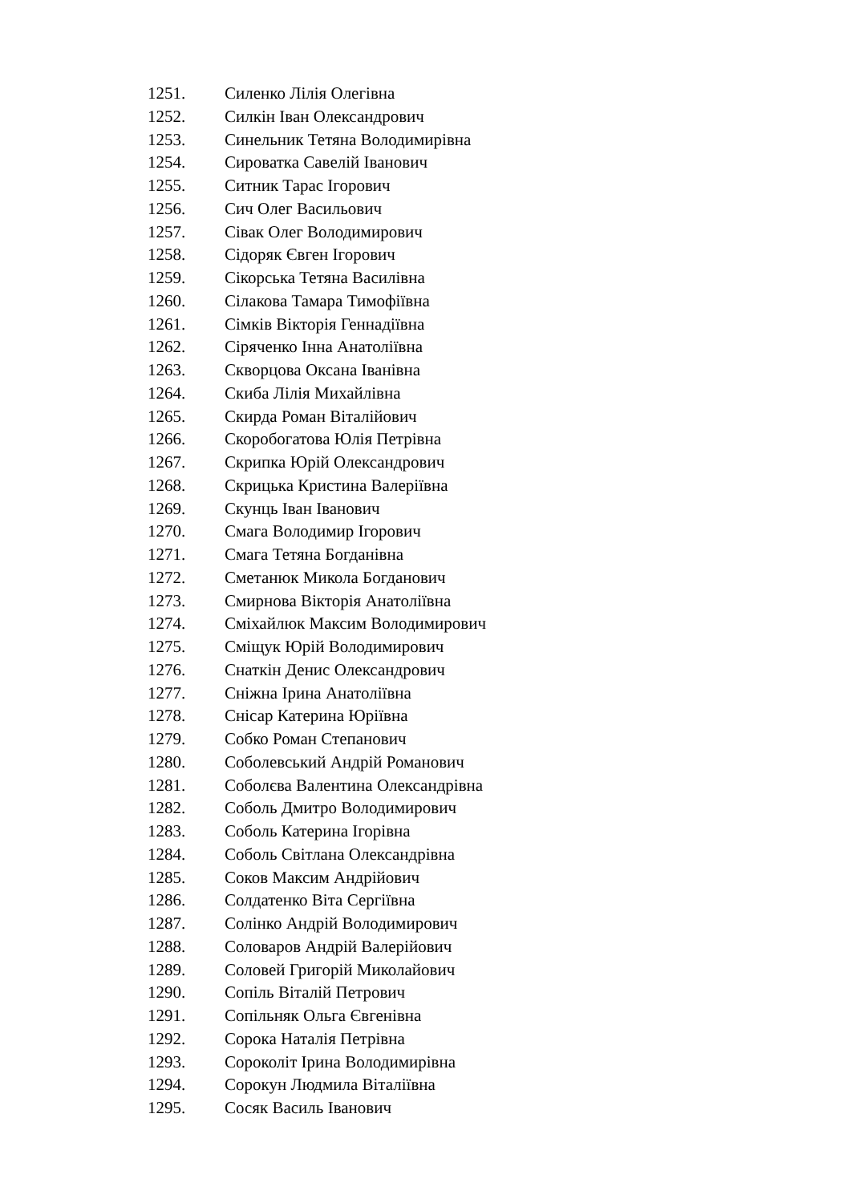1251. Силенко Лілія Олегівна
1252. Силкін Іван Олександрович
1253. Синельник Тетяна Володимирівна
1254. Сироватка Савелій Іванович
1255. Ситник Тарас Ігорович
1256. Сич Олег Васильович
1257. Сівак Олег Володимирович
1258. Сідоряк Євген Ігорович
1259. Сікорська Тетяна Василівна
1260. Сілакова Тамара Тимофіївна
1261. Сімків Вікторія Геннадіївна
1262. Сіряченко Інна Анатоліївна
1263. Скворцова Оксана Іванівна
1264. Скиба Лілія Михайлівна
1265. Скирда Роман Віталійович
1266. Скоробогатова Юлія Петрівна
1267. Скрипка Юрій Олександрович
1268. Скрицька Кристина Валеріївна
1269. Скунць Іван Іванович
1270. Смага Володимир Ігорович
1271. Смага Тетяна Богданівна
1272. Сметанюк Микола Богданович
1273. Смирнова Вікторія Анатоліївна
1274. Сміхайлюк Максим Володимирович
1275. Сміщук Юрій Володимирович
1276. Снаткін Денис Олександрович
1277. Сніжна Ірина Анатоліївна
1278. Снісар Катерина Юріївна
1279. Собко Роман Степанович
1280. Соболевський Андрій Романович
1281. Соболєва Валентина Олександрівна
1282. Соболь Дмитро Володимирович
1283. Соболь Катерина Ігорівна
1284. Соболь Світлана Олександрівна
1285. Соков Максим Андрійович
1286. Солдатенко Віта Сергіївна
1287. Солінко Андрій Володимирович
1288. Соловаров Андрій Валерійович
1289. Соловей Григорій Миколайович
1290. Сопіль Віталій Петрович
1291. Сопільняк Ольга Євгенівна
1292. Сорока Наталія Петрівна
1293. Сороколіт Ірина Володимирівна
1294. Сорокун Людмила Віталіївна
1295. Сосяк Василь Іванович